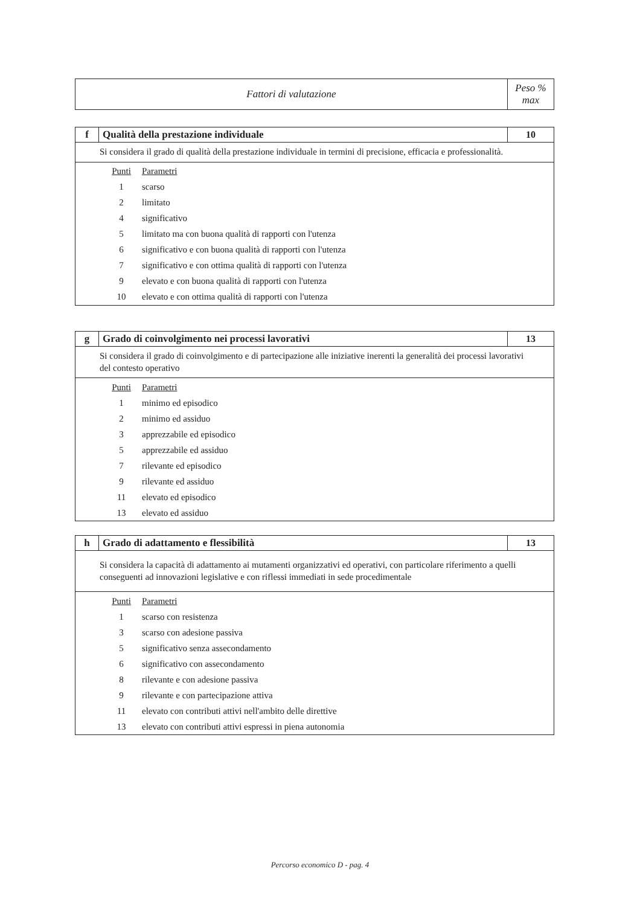| Fattori di valutazione | Peso % max |
| --- | --- |
| f | Qualità della prestazione individuale | 10 |
| Si considera il grado di qualità della prestazione individuale in termini di precisione, efficacia e professionalità. | | |
| / Punti / Parametri / / 1 / scarso / / 2 / limitato / / 4 / significativo / / 5 / limitato ma con buona qualità di rapporti con l'utenza / / 6 / significativo e con buona qualità di rapporti con l'utenza / / 7 / significativo e con ottima qualità di rapporti con l'utenza / / 9 / elevato e con buona qualità di rapporti con l'utenza / / 10 / elevato e con ottima qualità di rapporti con l'utenza / | | |
| g | Grado di coinvolgimento nei processi lavorativi | 13 |
| Si considera il grado di coinvolgimento e di partecipazione alle iniziative inerenti la generalità dei processi lavorativi del contesto operativo | | |
| / Punti / Parametri / / 1 / minimo ed episodico / / 2 / minimo ed assiduo / / 3 / apprezzabile ed episodico / / 5 / apprezzabile ed assiduo / / 7 / rilevante ed episodico / / 9 / rilevante ed assiduo / / 11 / elevato ed episodico / / 13 / elevato ed assiduo / | | |
| h | Grado di adattamento e flessibilità | 13 |
| Si considera la capacità di adattamento ai mutamenti organizzativi ed operativi, con particolare riferimento a quelli conseguenti ad innovazioni legislative e con riflessi immediati in sede procedimentale | | |
| / Punti / Parametri / / 1 / scarso con resistenza / / 3 / scarso con adesione passiva / / 5 / significativo senza assecondamento / / 6 / significativo con assecondamento / / 8 / rilevante e con adesione passiva / / 9 / rilevante e con partecipazione attiva / / 11 / elevato con contributi attivi nell'ambito delle direttive / / 13 / elevato con contributi attivi espressi in piena autonomia / | | |
Percorso economico D - pag. 4